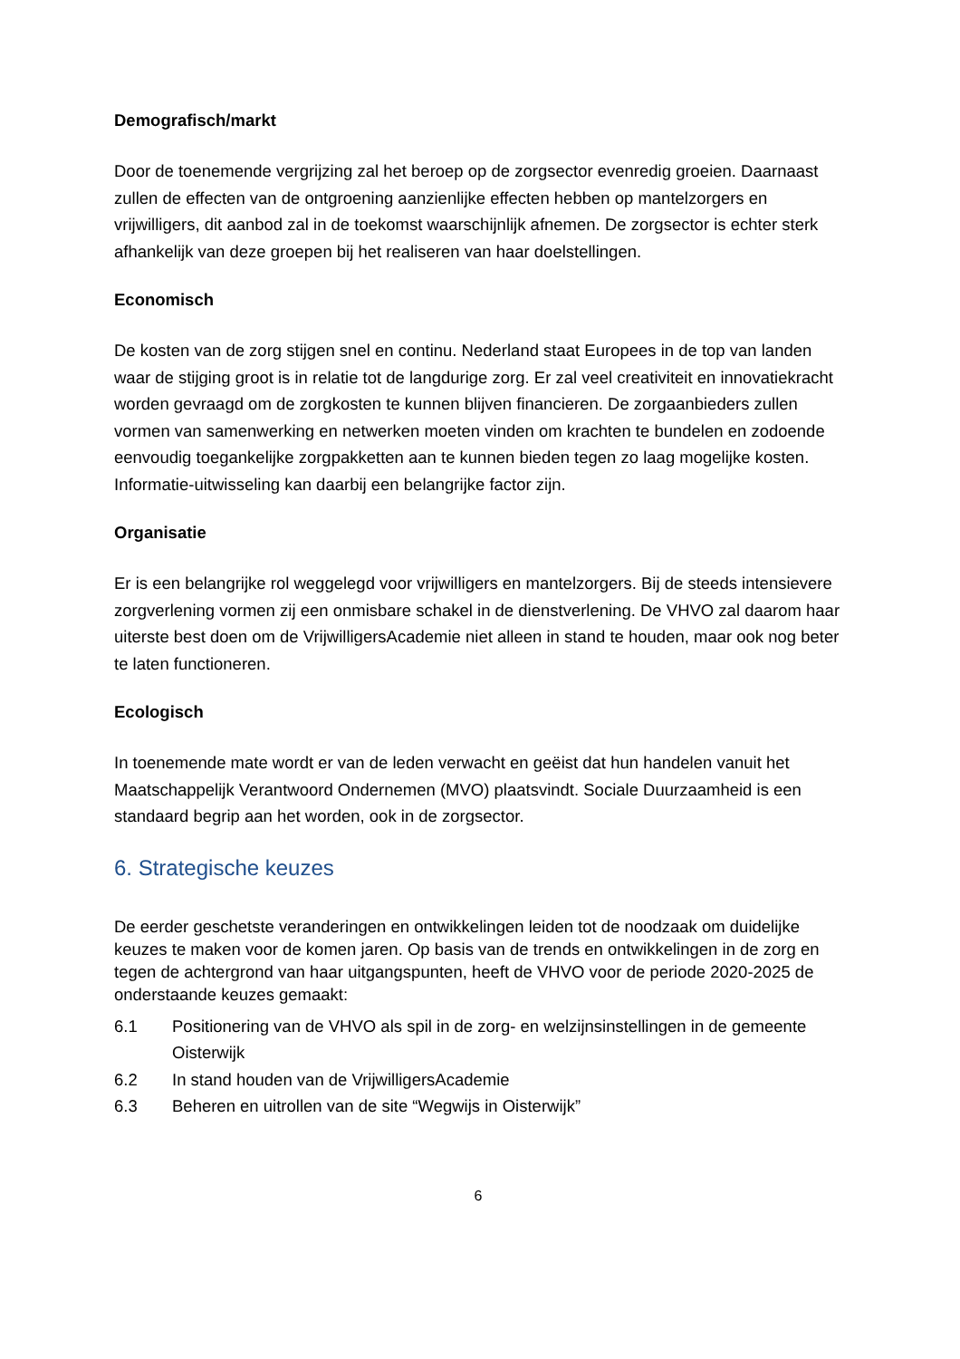Demografisch/markt
Door de toenemende vergrijzing zal het beroep op de zorgsector evenredig groeien. Daarnaast zullen de effecten van de ontgroening aanzienlijke effecten hebben op mantelzorgers en vrijwilligers, dit aanbod zal in de toekomst waarschijnlijk afnemen. De zorgsector is echter sterk afhankelijk van deze groepen bij het realiseren van haar doelstellingen.
Economisch
De kosten van de zorg stijgen snel en continu. Nederland staat Europees in de top van landen waar de stijging groot is in relatie tot de langdurige zorg. Er zal veel creativiteit en innovatiekracht worden gevraagd om de zorgkosten te kunnen blijven financieren. De zorgaanbieders zullen vormen van samenwerking en netwerken moeten vinden om krachten te bundelen en zodoende eenvoudig toegankelijke zorgpakketten aan te kunnen bieden tegen zo laag mogelijke kosten. Informatie-uitwisseling kan daarbij een belangrijke factor zijn.
Organisatie
Er is een belangrijke rol weggelegd voor vrijwilligers en mantelzorgers. Bij de steeds intensievere zorgverlening vormen zij een onmisbare schakel in de dienstverlening. De VHVO zal daarom haar uiterste best doen om de VrijwilligersAcademie niet alleen in stand te houden, maar ook nog beter te laten functioneren.
Ecologisch
In toenemende mate wordt er van de leden verwacht en geëist dat hun handelen vanuit het Maatschappelijk Verantwoord Ondernemen (MVO) plaatsvindt. Sociale Duurzaamheid is een standaard begrip aan het worden, ook in de zorgsector.
6. Strategische keuzes
De eerder geschetste veranderingen en ontwikkelingen leiden tot de noodzaak om duidelijke keuzes te maken voor de komen jaren. Op basis van de trends en ontwikkelingen in de zorg en tegen de achtergrond van haar uitgangspunten, heeft de VHVO voor de periode 2020-2025 de onderstaande keuzes gemaakt:
6.1 Positionering van de VHVO als spil in de zorg- en welzijnsinstellingen in de gemeente Oisterwijk
6.2 In stand houden van de VrijwilligersAcademie
6.3 Beheren en uitrollen van de site “Wegwijs in Oisterwijk”
6